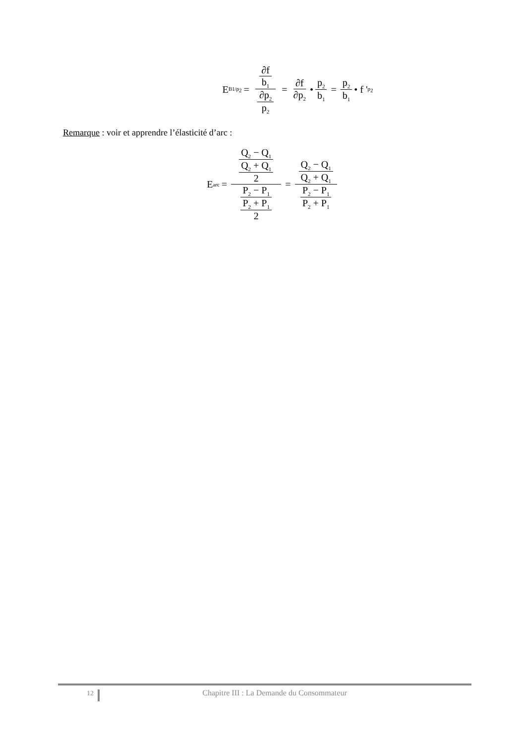E<sub>B1/p<sub>2</sub></sub> = ∂f b<sub>1</sub> ∂p<sub>2</sub> p<sub>2</sub> = ∂f ∂p<sub>2</sub> • p<sub>2</sub> b<sub>1</sub> = p<sub>2</sub> b<sub>1</sub> • f '<sub>p<sub>2</sub></sub>
Remarque : voir et apprendre l’élasticité d’arc :
E<sub>arc</sub> = Q<sub>2</sub> − Q<sub>1</sub> Q<sub>2</sub> + Q<sub>1</sub> 2 P<sub>2</sub> − P<sub>1</sub> P<sub>2</sub> + P<sub>1</sub> 2 = Q<sub>2</sub> − Q<sub>1</sub> Q<sub>2</sub> + Q<sub>1</sub> P<sub>2</sub> − P<sub>1</sub> P<sub>2</sub> + P<sub>1</sub>
12
Chapitre III : La Demande du Consommateur